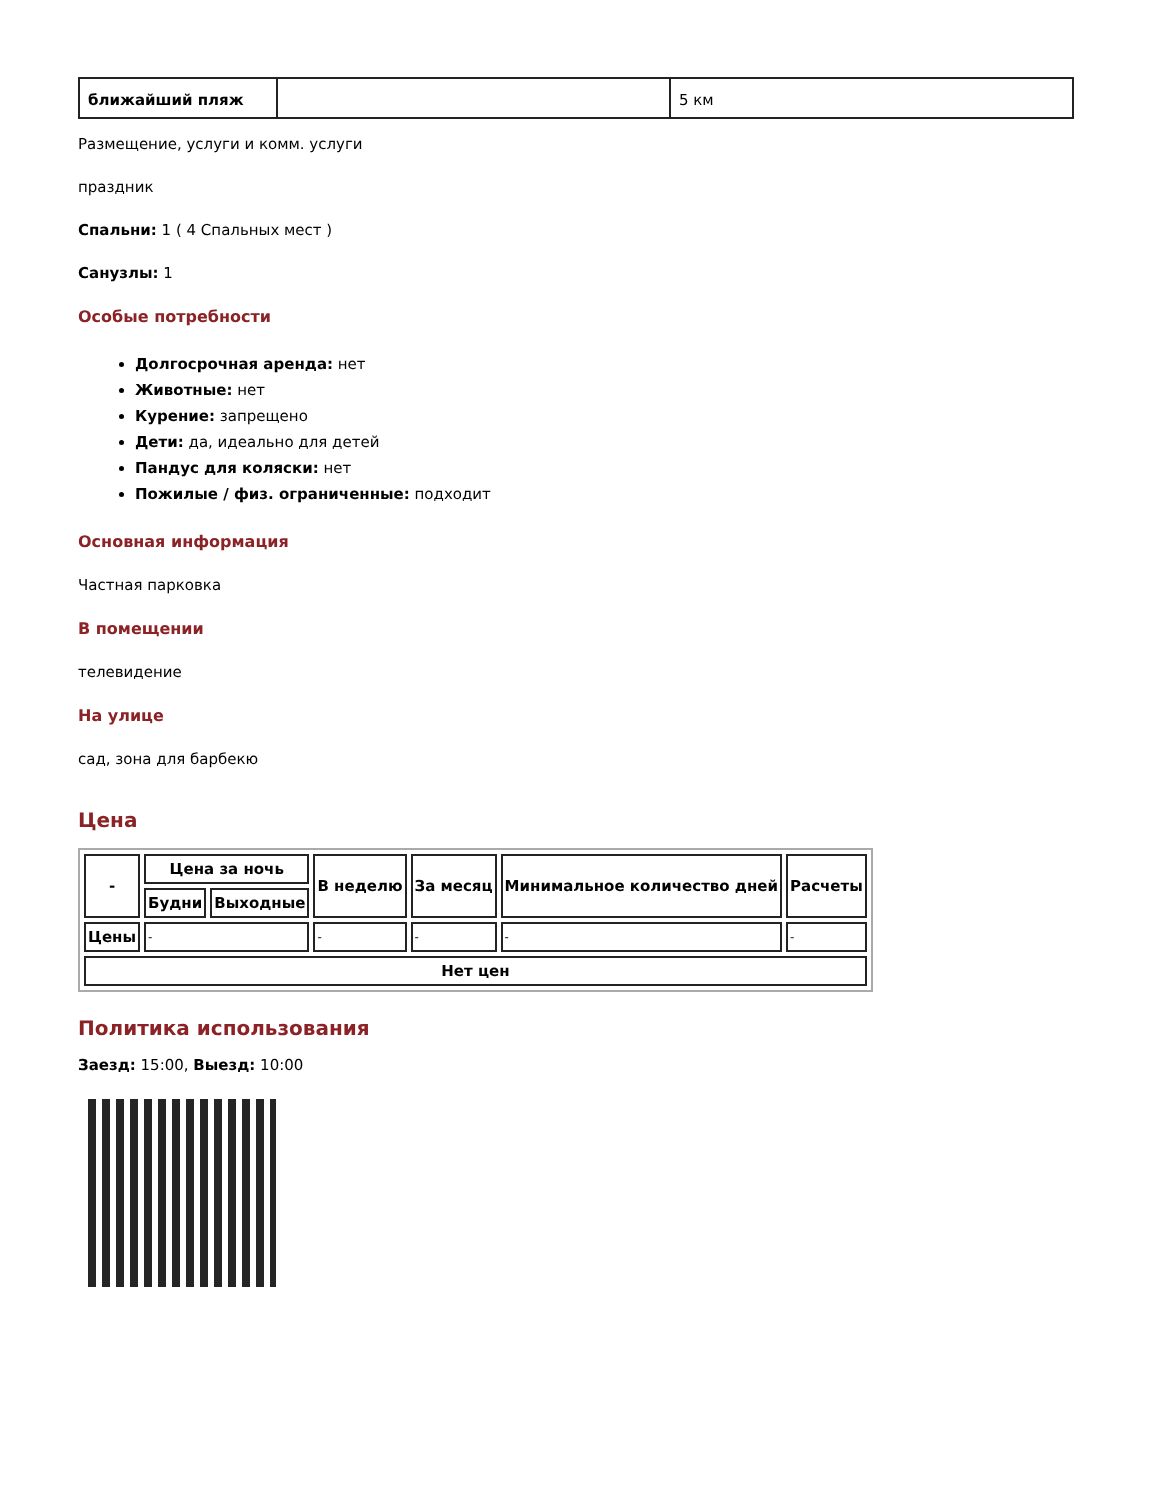| ближайший пляж | | 5 км |
Размещение, услуги и комм. услуги
праздник
Спальни: 1 ( 4 Спальных мест )
Санузлы: 1
Особые потребности
Долгосрочная аренда: нет
Животные: нет
Курение: запрещено
Дети: да, идеально для детей
Пандус для коляски: нет
Пожилые / физ. ограниченные: подходит
Основная информация
Частная парковка
В помещении
телевидение
На улице
сад, зона для барбекю
Цена
| - | Цена за ночь | | В неделю | За месяц | Минимальное количество дней | Расчеты |
| --- | --- | --- | --- | --- | --- | --- |
| | Будни | Выходные | | | | |
| Цены | - | | - | - | - | - |
| Нет цен | | | | | | |
Политика использования
Заезд: 15:00, Выезд: 10:00